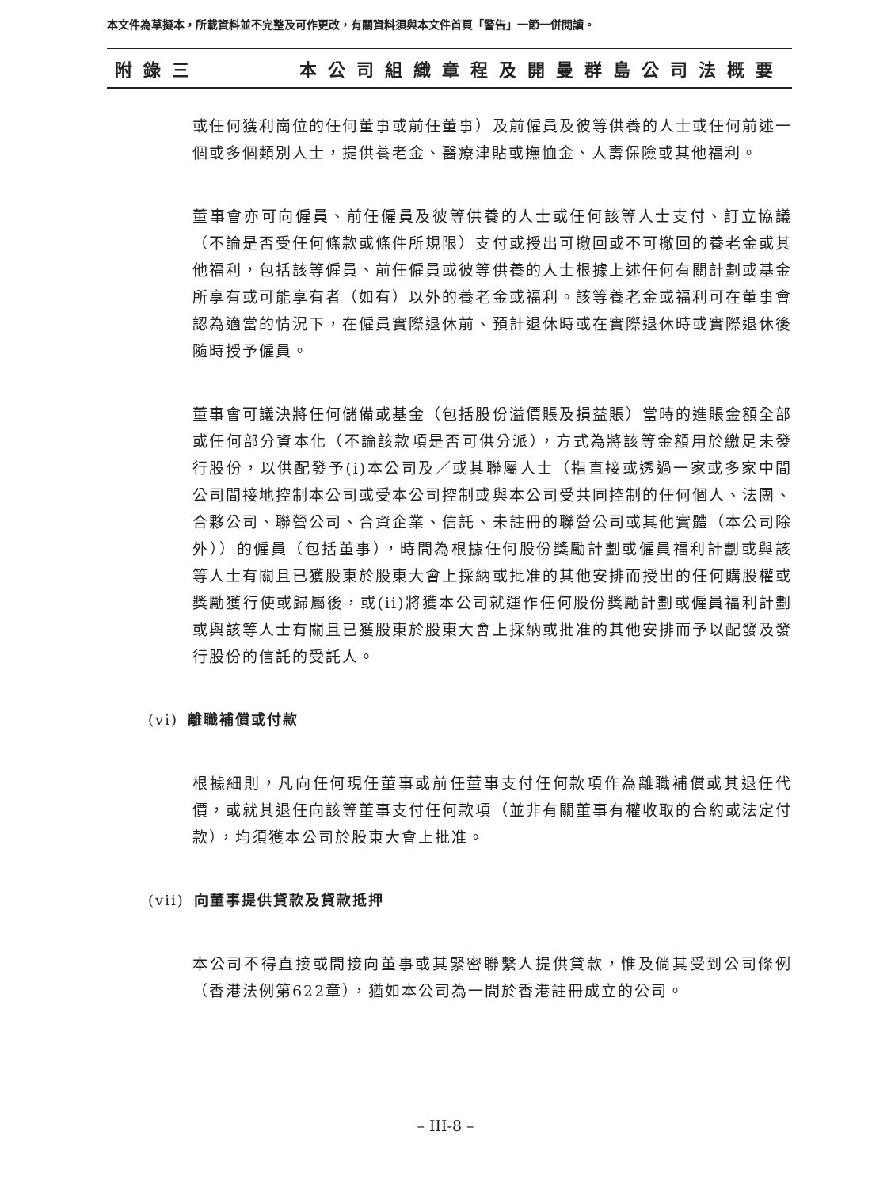本文件為草擬本，所載資料並不完整及可作更改，有關資料須與本文件首頁「警告」一節一併閱讀。
附錄三 本公司組織章程及開曼群島公司法概要
或任何獲利崗位的任何董事或前任董事）及前僱員及彼等供養的人士或任何前述一個或多個類別人士，提供養老金、醫療津貼或撫恤金、人壽保險或其他福利。
董事會亦可向僱員、前任僱員及彼等供養的人士或任何該等人士支付、訂立協議（不論是否受任何條款或條件所規限）支付或授出可撤回或不可撤回的養老金或其他福利，包括該等僱員、前任僱員或彼等供養的人士根據上述任何有關計劃或基金所享有或可能享有者（如有）以外的養老金或福利。該等養老金或福利可在董事會認為適當的情況下，在僱員實際退休前、預計退休時或在實際退休時或實際退休後隨時授予僱員。
董事會可議決將任何儲備或基金（包括股份溢價賬及損益賬）當時的進賬金額全部或任何部分資本化（不論該款項是否可供分派），方式為將該等金額用於繳足未發行股份，以供配發予(i)本公司及／或其聯屬人士（指直接或透過一家或多家中間公司間接地控制本公司或受本公司控制或與本公司受共同控制的任何個人、法團、合夥公司、聯營公司、合資企業、信託、未註冊的聯營公司或其他實體（本公司除外））的僱員（包括董事），時間為根據任何股份獎勵計劃或僱員福利計劃或與該等人士有關且已獲股東於股東大會上採納或批准的其他安排而授出的任何購股權或獎勵獲行使或歸屬後，或(ii)將獲本公司就運作任何股份獎勵計劃或僱員福利計劃或與該等人士有關且已獲股東於股東大會上採納或批准的其他安排而予以配發及發行股份的信託的受託人。
(vi) 離職補償或付款
根據細則，凡向任何現任董事或前任董事支付任何款項作為離職補償或其退任代價，或就其退任向該等董事支付任何款項（並非有關董事有權收取的合約或法定付款），均須獲本公司於股東大會上批准。
(vii) 向董事提供貸款及貸款抵押
本公司不得直接或間接向董事或其緊密聯繫人提供貸款，惟及倘其受到公司條例（香港法例第622章），猶如本公司為一間於香港註冊成立的公司。
– III-8 –